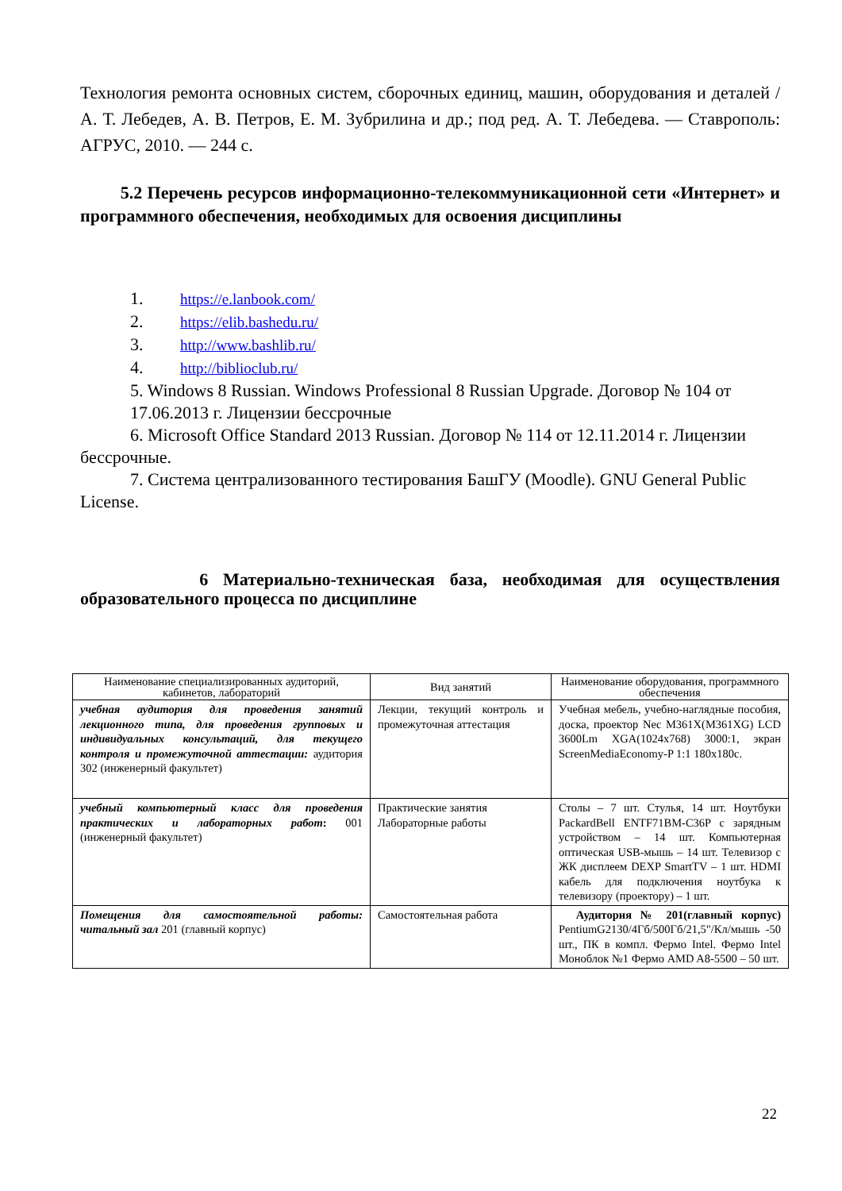Технология ремонта основных систем, сборочных единиц, машин, оборудования и деталей / А. Т. Лебедев, А. В. Петров, Е. М. Зубрилина и др.; под ред. А. Т. Лебедева. — Ставрополь: АГРУС, 2010. — 244 с.
5.2 Перечень ресурсов информационно-телекоммуникационной сети «Интернет» и программного обеспечения, необходимых для освоения дисциплины
1. https://e.lanbook.com/
2. https://elib.bashedu.ru/
3. http://www.bashlib.ru/
4. http://biblioclub.ru/
5. Windows 8 Russian. Windows Professional 8 Russian Upgrade. Договор № 104 от 17.06.2013 г. Лицензии бессрочные
6. Microsoft Office Standard 2013 Russian. Договор № 114 от 12.11.2014 г. Лицензии бессрочные.
7. Система централизованного тестирования БашГУ (Moodle). GNU General Public License.
6 Материально-техническая база, необходимая для осуществления образовательного процесса по дисциплине
| Наименование специализированных аудиторий, кабинетов, лабораторий | Вид занятий | Наименование оборудования, программного обеспечения |
| --- | --- | --- |
| учебная аудитория для проведения занятий лекционного типа, для проведения групповых и индивидуальных консультаций, для текущего контроля и промежуточной аттестации: аудитория 302 (инженерный факультет) | Лекции, текущий контроль и промежуточная аттестация | Учебная мебель, учебно-наглядные пособия, доска, проектор Nec M361X(M361XG) LCD 3600Lm XGA(1024x768) 3000:1, экран ScreenMediaEconomy-P 1:1 180x180с. |
| учебный компьютерный класс для проведения практических и лабораторных работ : 001 (инженерный факультет) | Практические занятия Лабораторные работы | Столы – 7 шт. Стулья, 14 шт. Ноутбуки PackardBell ENTF71BM-C36P с зарядным устройством – 14 шт. Компьютерная оптическая USB-мышь – 14 шт. Телевизор с ЖК дисплеем DEXP SmartTV – 1 шт. HDMI кабель для подключения ноутбука к телевизору (проектору) – 1 шт. |
| Помещения для самостоятельной работы: читальный зал 201 (главный корпус) | Самостоятельная работа | Аудитория № 201(главный корпус) PentiumG2130/4Гб/500Гб/21,5"/Кл/мышь -50 шт., ПК в компл. Фермо Intel. Фермо Intel Моноблок №1 Фермо AMD A8-5500 – 50 шт. |
22